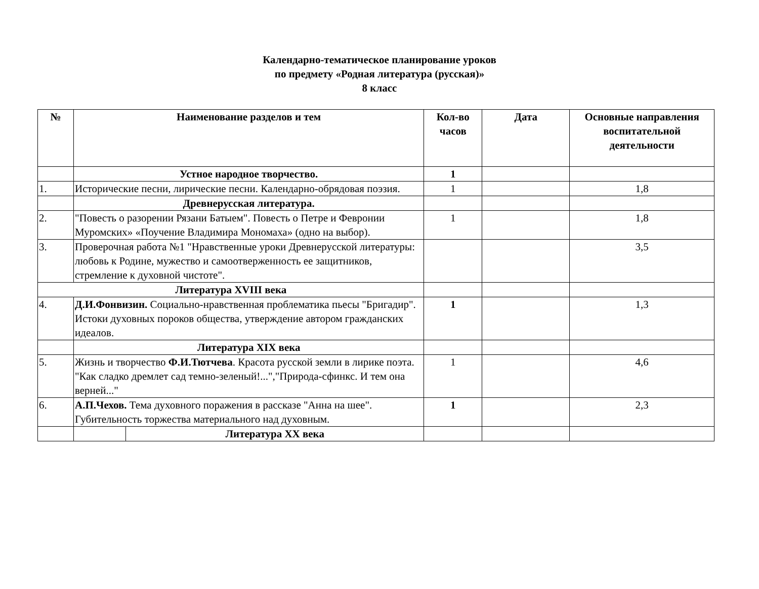Календарно-тематическое планирование уроков
по предмету «Родная литература (русская)»
8 класс
| № | Наименование разделов и тем | | Кол-во часов | Дата | Основные направления воспитательной деятельности |
| --- | --- | --- | --- | --- | --- |
| | Устное народное творчество. | | 1 | | |
| 1. | Исторические песни, лирические песни. Календарно-обрядовая поэзия. | | 1 | | 1,8 |
| | Древнерусская литература. | | | | |
| 2. | "Повесть о разорении Рязани Батыем". Повесть о Петре и Февронии Муромских» «Поучение Владимира Мономаха» (одно на выбор). | | 1 | | 1,8 |
| 3. | Проверочная работа №1 "Нравственные уроки Древнерусской литературы: любовь к Родине, мужество и самоотверженность ее защитников, стремление к духовной чистоте". | | | | 3,5 |
| Литература XVIII века | | | | | |
| 4. | Д.И.Фонвизин. Социально-нравственная проблематика пьесы "Бригадир". Истоки духовных пороков общества, утверждение автором гражданских идеалов. | | 1 | | 1,3 |
| | Литература XIX века | | | | |
| 5. | Жизнь и творчество Ф.И.Тютчева . Красота русской земли в лирике поэта. "Как сладко дремлет сад темно-зеленый!...","Природа-сфинкс. И тем она верней..." | | 1 | | 4,6 |
| 6. | А.П.Чехов. Тема духовного поражения в рассказе "Анна на шее". Губительность торжества материального над духовным. | | 1 | | 2,3 |
| | | Литература XX века | | | |